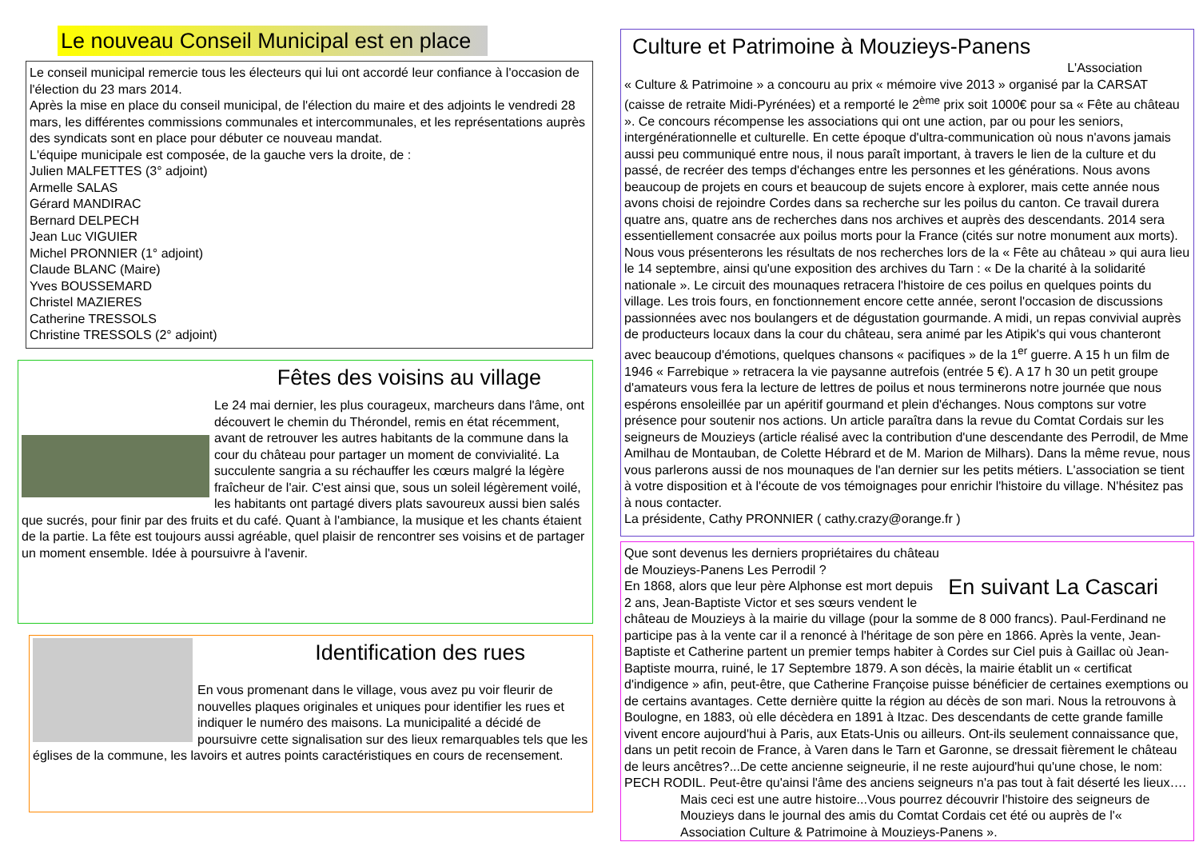Le nouveau Conseil Municipal est en place
Le conseil municipal remercie tous les électeurs qui lui ont accordé leur confiance à l'occasion de l'élection du 23 mars 2014.
Après la mise en place du conseil municipal, de l'élection du maire et des adjoints le vendredi 28 mars, les différentes commissions communales et intercommunales, et les représentations auprès des syndicats sont en place pour débuter ce nouveau mandat.
L'équipe municipale est composée, de la gauche vers la droite, de :
Julien MALFETTES (3° adjoint)
Armelle SALAS
Gérard MANDIRAC
Bernard DELPECH
Jean Luc VIGUIER
Michel PRONNIER (1° adjoint)
Claude BLANC (Maire)
Yves BOUSSEMARD
Christel MAZIERES
Catherine TRESSOLS
Christine TRESSOLS (2° adjoint)
Fêtes des voisins au village
Le 24 mai dernier, les plus courageux, marcheurs dans l'âme, ont découvert le chemin du Thérondel, remis en état récemment, avant de retrouver les autres habitants de la commune dans la cour du château pour partager un moment de convivialité. La succulente sangria a su réchauffer les cœurs malgré la légère fraîcheur de l'air. C'est ainsi que, sous un soleil légèrement voilé, les habitants ont partagé divers plats savoureux aussi bien salés que sucrés, pour finir par des fruits et du café. Quant à l'ambiance, la musique et les chants étaient de la partie. La fête est toujours aussi agréable, quel plaisir de rencontrer ses voisins et de partager un moment ensemble. Idée à poursuivre à l'avenir.
Identification des rues
En vous promenant dans le village, vous avez pu voir fleurir de nouvelles plaques originales et uniques pour identifier les rues et indiquer le numéro des maisons. La municipalité a décidé de poursuivre cette signalisation sur des lieux remarquables tels que les églises de la commune, les lavoirs et autres points caractéristiques en cours de recensement.
Culture et Patrimoine à Mouzieys-Panens
L'Association
« Culture & Patrimoine » a concouru au prix « mémoire vive 2013 » organisé par la CARSAT (caisse de retraite Midi-Pyrénées) et a remporté le 2<sup>ème</sup> prix soit 1000€ pour sa « Fête au château ». Ce concours récompense les associations qui ont une action, par ou pour les seniors, intergénérationnelle et culturelle. En cette époque d'ultra-communication où nous n'avons jamais aussi peu communiqué entre nous, il nous paraît important, à travers le lien de la culture et du passé, de recréer des temps d'échanges entre les personnes et les générations. Nous avons beaucoup de projets en cours et beaucoup de sujets encore à explorer, mais cette année nous avons choisi de rejoindre Cordes dans sa recherche sur les poilus du canton. Ce travail durera quatre ans, quatre ans de recherches dans nos archives et auprès des descendants. 2014 sera essentiellement consacrée aux poilus morts pour la France (cités sur notre monument aux morts). Nous vous présenterons les résultats de nos recherches lors de la « Fête au château » qui aura lieu le 14 septembre, ainsi qu'une exposition des archives du Tarn : « De la charité à la solidarité nationale ». Le circuit des mounaques retracera l'histoire de ces poilus en quelques points du village. Les trois fours, en fonctionnement encore cette année, seront l'occasion de discussions passionnées avec nos boulangers et de dégustation gourmande. A midi, un repas convivial auprès de producteurs locaux dans la cour du château, sera animé par les Atipik's qui vous chanteront avec beaucoup d'émotions, quelques chansons « pacifiques » de la 1<sup>er</sup> guerre. A 15 h un film de 1946 « Farrebique » retracera la vie paysanne autrefois (entrée 5 €). A 17 h 30 un petit groupe d'amateurs vous fera la lecture de lettres de poilus et nous terminerons notre journée que nous espérons ensoleillée par un apéritif gourmand et plein d'échanges. Nous comptons sur votre présence pour soutenir nos actions. Un article paraîtra dans la revue du Comtat Cordais sur les seigneurs de Mouzieys (article réalisé avec la contribution d'une descendante des Perrodil, de Mme Amilhau de Montauban, de Colette Hébrard et de M. Marion de Milhars). Dans la même revue, nous vous parlerons aussi de nos mounaques de l'an dernier sur les petits métiers. L'association se tient à votre disposition et à l'écoute de vos témoignages pour enrichir l'histoire du village. N'hésitez pas à nous contacter.
La présidente, Cathy PRONNIER ( cathy.crazy@orange.fr )
En suivant La Cascari
Que sont devenus les derniers propriétaires du château de Mouzieys-Panens Les Perrodil ?
En 1868, alors que leur père Alphonse est mort depuis 2 ans, Jean-Baptiste Victor et ses sœurs vendent le château de Mouzieys à la mairie du village (pour la somme de 8 000 francs). Paul-Ferdinand ne participe pas à la vente car il a renoncé à l'héritage de son père en 1866. Après la vente, Jean-Baptiste et Catherine partent un premier temps habiter à Cordes sur Ciel puis à Gaillac où Jean-Baptiste mourra, ruiné, le 17 Septembre 1879. A son décès, la mairie établit un « certificat d'indigence » afin, peut-être, que Catherine Françoise puisse bénéficier de certaines exemptions ou de certains avantages. Cette dernière quitte la région au décès de son mari. Nous la retrouvons à Boulogne, en 1883, où elle décèdera en 1891 à Itzac. Des descendants de cette grande famille vivent encore aujourd'hui à Paris, aux Etats-Unis ou ailleurs. Ont-ils seulement connaissance que, dans un petit recoin de France, à Varen dans le Tarn et Garonne, se dressait fièrement le château de leurs ancêtres?...De cette ancienne seigneurie, il ne reste aujourd'hui qu'une chose, le nom: PECH RODIL. Peut-être qu'ainsi l'âme des anciens seigneurs n'a pas tout à fait déserté les lieux….
Mais ceci est une autre histoire...Vous pourrez découvrir l'histoire des seigneurs de Mouzieys dans le journal des amis du Comtat Cordais cet été ou auprès de l'« Association Culture & Patrimoine à Mouzieys-Panens ».